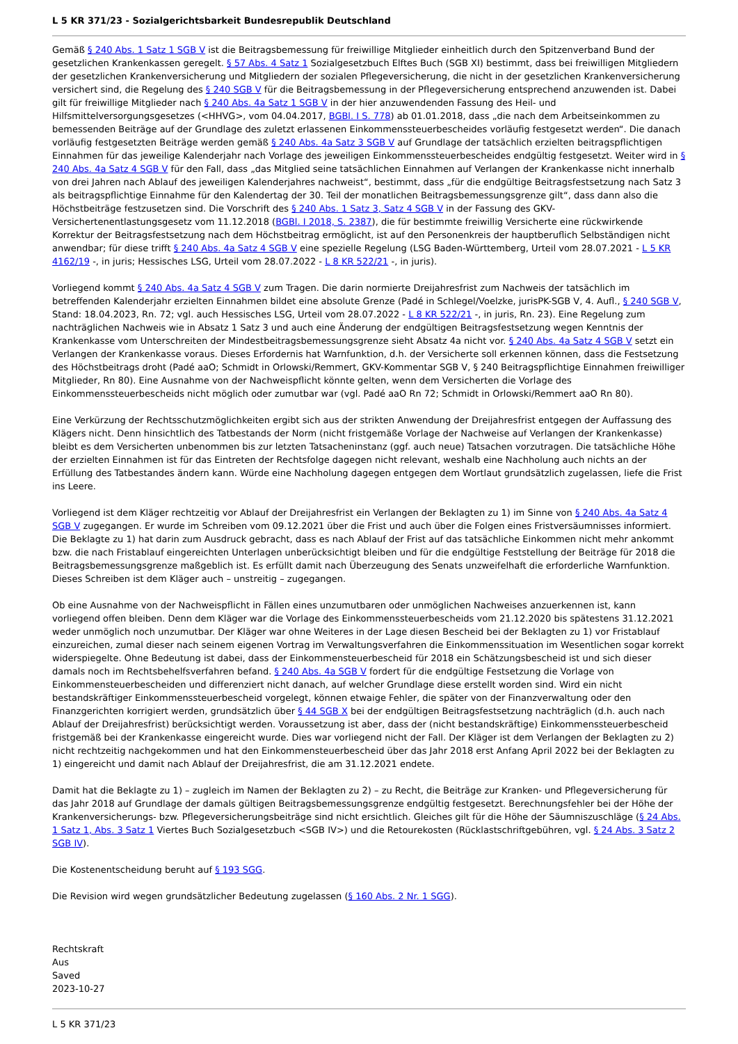L 5 KR 371/23 - Sozialgerichtsbarkeit Bundesrepublik Deutschland
Gemäß § 240 Abs. 1 Satz 1 SGB V ist die Beitragsbemessung für freiwillige Mitglieder einheitlich durch den Spitzenverband Bund der gesetzlichen Krankenkassen geregelt. § 57 Abs. 4 Satz 1 Sozialgesetzbuch Elftes Buch (SGB XI) bestimmt, dass bei freiwilligen Mitgliedern der gesetzlichen Krankenversicherung und Mitgliedern der sozialen Pflegeversicherung, die nicht in der gesetzlichen Krankenversicherung versichert sind, die Regelung des § 240 SGB V für die Beitragsbemessung in der Pflegeversicherung entsprechend anzuwenden ist. Dabei gilt für freiwillige Mitglieder nach § 240 Abs. 4a Satz 1 SGB V in der hier anzuwendenden Fassung des Heil- und Hilfsmittelversorgungsgesetzes (<HHVG>, vom 04.04.2017, BGBl. I S. 778) ab 01.01.2018, dass „die nach dem Arbeitseinkommen zu bemessenden Beiträge auf der Grundlage des zuletzt erlassenen Einkommenssteuerbescheides vorläufig festgesetzt werden“. Die danach vorläufig festgesetzten Beiträge werden gemäß § 240 Abs. 4a Satz 3 SGB V auf Grundlage der tatsächlich erzielten beitragspflichtigen Einnahmen für das jeweilige Kalenderjahr nach Vorlage des jeweiligen Einkommenssteuerbescheides endgültig festgesetzt. Weiter wird in § 240 Abs. 4a Satz 4 SGB V für den Fall, dass „das Mitglied seine tatsächlichen Einnahmen auf Verlangen der Krankenkasse nicht innerhalb von drei Jahren nach Ablauf des jeweiligen Kalenderjahres nachweist“, bestimmt, dass „für die endgültige Beitragsfestsetzung nach Satz 3 als beitragspflichtige Einnahme für den Kalendertag der 30. Teil der monatlichen Beitragsbemessungsgrenze gilt“, dass dann also die Höchstbeiträge festzusetzen sind. Die Vorschrift des § 240 Abs. 1 Satz 3, Satz 4 SGB V in der Fassung des GKV-Versichertenentlastungsgesetz vom 11.12.2018 (BGBl. I 2018, S. 2387), die für bestimmte freiwillig Versicherte eine rückwirkende Korrektur der Beitragsfestsetzung nach dem Höchstbeitrag ermöglicht, ist auf den Personenkreis der hauptberuflich Selbständigen nicht anwendbar; für diese trifft § 240 Abs. 4a Satz 4 SGB V eine spezielle Regelung (LSG Baden-Württemberg, Urteil vom 28.07.2021 - L 5 KR 4162/19 -, in juris; Hessisches LSG, Urteil vom 28.07.2022 - L 8 KR 522/21 -, in juris).
Vorliegend kommt § 240 Abs. 4a Satz 4 SGB V zum Tragen. Die darin normierte Dreijahresfrist zum Nachweis der tatsächlich im betreffenden Kalenderjahr erzielten Einnahmen bildet eine absolute Grenze (Padé in Schlegel/Voelzke, jurisPK-SGB V, 4. Aufl., § 240 SGB V, Stand: 18.04.2023, Rn. 72; vgl. auch Hessisches LSG, Urteil vom 28.07.2022 - L 8 KR 522/21 -, in juris, Rn. 23). Eine Regelung zum nachträglichen Nachweis wie in Absatz 1 Satz 3 und auch eine Änderung der endgültigen Beitragsfestsetzung wegen Kenntnis der Krankenkasse vom Unterschreiten der Mindestbeitragsbemessungsgrenze sieht Absatz 4a nicht vor. § 240 Abs. 4a Satz 4 SGB V setzt ein Verlangen der Krankenkasse voraus. Dieses Erfordernis hat Warnfunktion, d.h. der Versicherte soll erkennen können, dass die Festsetzung des Höchstbeitrags droht (Padé aaO; Schmidt in Orlowski/Remmert, GKV-Kommentar SGB V, § 240 Beitragspflichtige Einnahmen freiwilliger Mitglieder, Rn 80). Eine Ausnahme von der Nachweispflicht könnte gelten, wenn dem Versicherten die Vorlage des Einkommenssteuerbescheids nicht möglich oder zumutbar war (vgl. Padé aaO Rn 72; Schmidt in Orlowski/Remmert aaO Rn 80).
Eine Verkürzung der Rechtsschutzmöglichkeiten ergibt sich aus der strikten Anwendung der Dreijahresfrist entgegen der Auffassung des Klägers nicht. Denn hinsichtlich des Tatbestands der Norm (nicht fristgemäße Vorlage der Nachweise auf Verlangen der Krankenkasse) bleibt es dem Versicherten unbenommen bis zur letzten Tatsacheninstanz (ggf. auch neue) Tatsachen vorzutragen. Die tatsächliche Höhe der erzielten Einnahmen ist für das Eintreten der Rechtsfolge dagegen nicht relevant, weshalb eine Nachholung auch nichts an der Erfüllung des Tatbestandes ändern kann. Würde eine Nachholung dagegen entgegen dem Wortlaut grundsätzlich zugelassen, liefe die Frist ins Leere.
Vorliegend ist dem Kläger rechtzeitig vor Ablauf der Dreijahresfrist ein Verlangen der Beklagten zu 1) im Sinne von § 240 Abs. 4a Satz 4 SGB V zugegangen. Er wurde im Schreiben vom 09.12.2021 über die Frist und auch über die Folgen eines Fristversäumnisses informiert. Die Beklagte zu 1) hat darin zum Ausdruck gebracht, dass es nach Ablauf der Frist auf das tatsächliche Einkommen nicht mehr ankommt bzw. die nach Fristablauf eingereichten Unterlagen unberücksichtigt bleiben und für die endgültige Feststellung der Beiträge für 2018 die Beitragsbemessungsgrenze maßgeblich ist. Es erfüllt damit nach Überzeugung des Senats unzweifelhaft die erforderliche Warnfunktion. Dieses Schreiben ist dem Kläger auch – unstreitig – zugegangen.
Ob eine Ausnahme von der Nachweispflicht in Fällen eines unzumutbaren oder unmöglichen Nachweises anzuerkennen ist, kann vorliegend offen bleiben. Denn dem Kläger war die Vorlage des Einkommenssteuerbescheids vom 21.12.2020 bis spätestens 31.12.2021 weder unmöglich noch unzumutbar. Der Kläger war ohne Weiteres in der Lage diesen Bescheid bei der Beklagten zu 1) vor Fristablauf einzureichen, zumal dieser nach seinem eigenen Vortrag im Verwaltungsverfahren die Einkommenssituation im Wesentlichen sogar korrekt widerspiegelte. Ohne Bedeutung ist dabei, dass der Einkommensteuerbescheid für 2018 ein Schätzungsbescheid ist und sich dieser damals noch im Rechtsbehelfsverfahren befand. § 240 Abs. 4a SGB V fordert für die endgültige Festsetzung die Vorlage von Einkommensteuerbescheiden und differenziert nicht danach, auf welcher Grundlage diese erstellt worden sind. Wird ein nicht bestandskräftiger Einkommenssteuerbescheid vorgelegt, können etwaige Fehler, die später von der Finanzverwaltung oder den Finanzgerichten korrigiert werden, grundsätzlich über § 44 SGB X bei der endgültigen Beitragsfestsetzung nachträglich (d.h. auch nach Ablauf der Dreijahresfrist) berücksichtigt werden. Voraussetzung ist aber, dass der (nicht bestandskräftige) Einkommenssteuerbescheid fristgemäß bei der Krankenkasse eingereicht wurde. Dies war vorliegend nicht der Fall. Der Kläger ist dem Verlangen der Beklagten zu 2) nicht rechtzeitig nachgekommen und hat den Einkommensteuerbescheid über das Jahr 2018 erst Anfang April 2022 bei der Beklagten zu 1) eingereicht und damit nach Ablauf der Dreijahresfrist, die am 31.12.2021 endete.
Damit hat die Beklagte zu 1) – zugleich im Namen der Beklagten zu 2) – zu Recht, die Beiträge zur Kranken- und Pflegeversicherung für das Jahr 2018 auf Grundlage der damals gültigen Beitragsbemessungsgrenze endgültig festgesetzt. Berechnungsfehler bei der Höhe der Krankenversicherungs- bzw. Pflegeversicherungsbeiträge sind nicht ersichtlich. Gleiches gilt für die Höhe der Säumniszuschläge (§ 24 Abs. 1 Satz 1, Abs. 3 Satz 1 Viertes Buch Sozialgesetzbuch <SGB IV>) und die Retourekosten (Rücklastschriftgebühren, vgl. § 24 Abs. 3 Satz 2 SGB IV).
Die Kostenentscheidung beruht auf § 193 SGG.
Die Revision wird wegen grundsätzlicher Bedeutung zugelassen (§ 160 Abs. 2 Nr. 1 SGG).
Rechtskraft
Aus
Saved
2023-10-27
L 5 KR 371/23